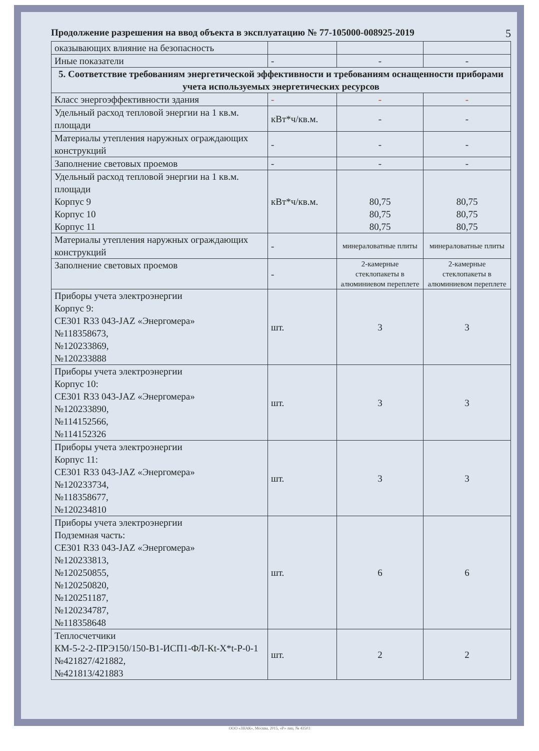Продолжение разрешения на ввод объекта в эксплуатацию № 77-105000-008925-2019 5
| оказывающих влияние на безопасность | | | |
| Иные показатели | - | - | - |
| 5. Соответствие требованиям энергетической эффективности и требованиям оснащенности приборами учета используемых энергетических ресурсов | | | |
| Класс энергоэффективности здания | - | - | - |
| Удельный расход тепловой энергии на 1 кв.м. площади | кВт*ч/кв.м. | - | - |
| Материалы утепления наружных ограждающих конструкций | - | - | - |
| Заполнение световых проемов | - | - | - |
| Удельный расход тепловой энергии на 1 кв.м. площади Корпус 9 Корпус 10 Корпус 11 | кВт*ч/кв.м. | 80,75 80,75 80,75 | 80,75 80,75 80,75 |
| Материалы утепления наружных ограждающих конструкций | - | минераловатные плиты | минераловатные плиты |
| Заполнение световых проемов | - | 2-камерные стеклопакеты в алюминиевом переплете | 2-камерные стеклопакеты в алюминиевом переплете |
| Приборы учета электроэнергии Корпус 9: CE301 R33 043-JAZ «Энергомера» №118358673, №120233869, №120233888 | шт. | 3 | 3 |
| Приборы учета электроэнергии Корпус 10: CE301 R33 043-JAZ «Энергомера» №120233890, №114152566, №114152326 | шт. | 3 | 3 |
| Приборы учета электроэнергии Корпус 11: CE301 R33 043-JAZ «Энергомера» №120233734, №118358677, №120234810 | шт. | 3 | 3 |
| Приборы учета электроэнергии Подземная часть: CE301 R33 043-JAZ «Энергомера» №120233813, №120250855, №120250820, №120251187, №120234787, №118358648 | шт. | 6 | 6 |
| Теплосчетчики КМ-5-2-2-ПРЭ150/150-В1-ИСП1-ФЛ-Кt-X*t-P-0-1 №421827/421882, №421813/421883 | шт. | 2 | 2 |
ООО «ЗНАК», Москва, 2015, «Р» лиц. № 43503